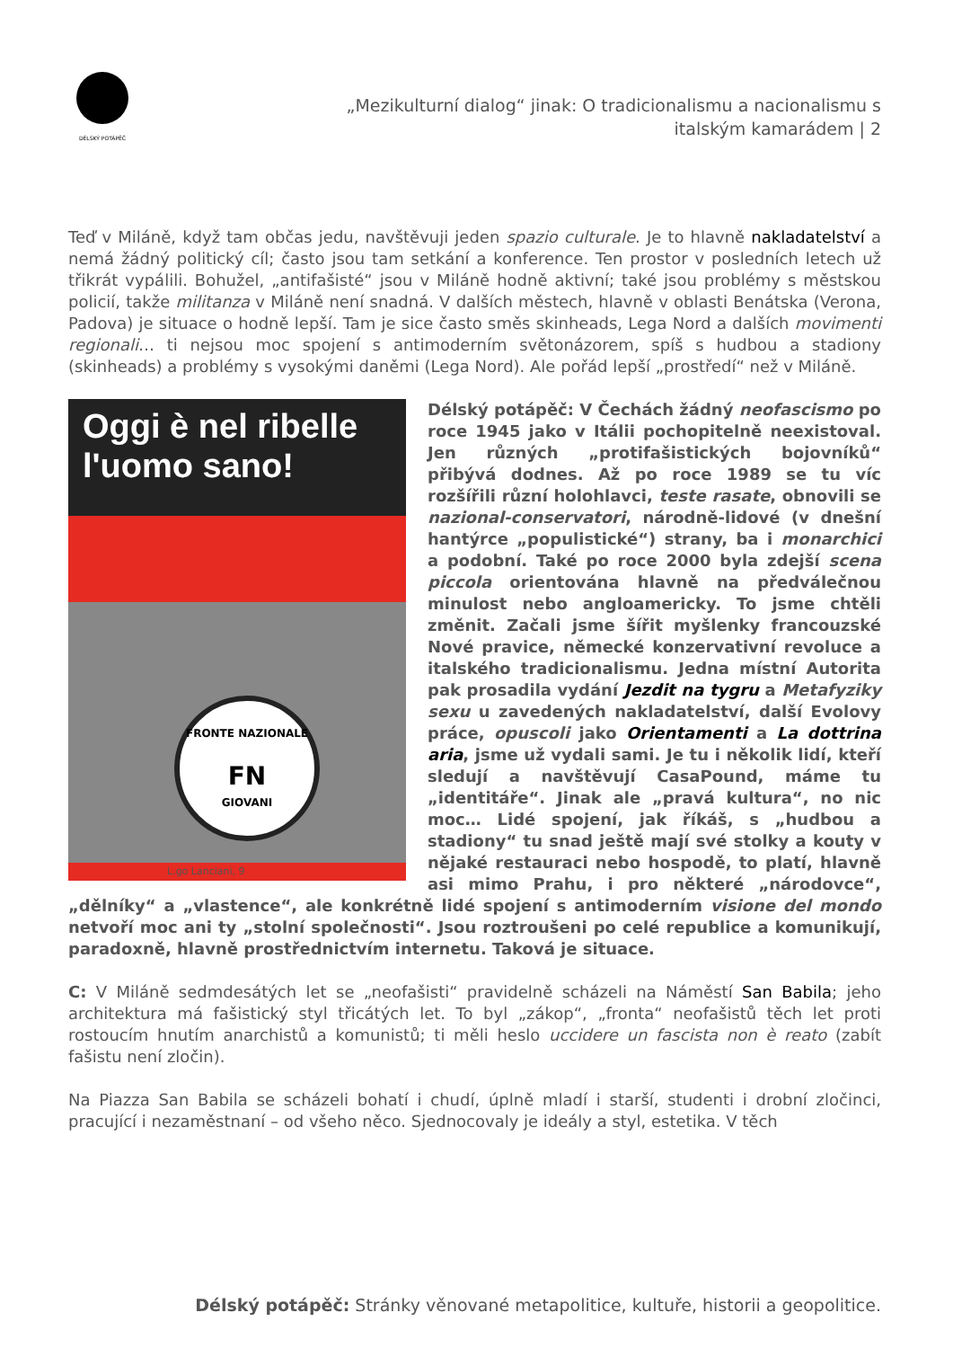DÉLSKÝ POTÁPĚČ
„Mezikulturní dialog“ jinak: O tradicionalismu a nacionalismu s italským kamarádem | 2
Teď v Miláně, když tam občas jedu, navštěvuji jeden spazio culturale. Je to hlavně nakladatelství a nemá žádný politický cíl; často jsou tam setkání a konference. Ten prostor v posledních letech už třikrát vypálili. Bohužel, „antifašisté“ jsou v Miláně hodně aktivní; také jsou problémy s městskou policií, takže militanza v Miláně není snadná. V dalších městech, hlavně v oblasti Benátska (Verona, Padova) je situace o hodně lepší. Tam je sice často směs skinheads, Lega Nord a dalších movimenti regionali… ti nejsou moc spojení s antimoderním světonázorem, spíš s hudbou a stadiony (skinheads) a problémy s vysokými daněmi (Lega Nord). Ale pořád lepší „prostředí“ než v Miláně.
Oggi è nel ribelle
l'uomo sano!
FRONTE NAZIONALE
FN
GIOVANI
L.go Lanciani, 9
Délský potápěč: V Čechách žádný neofascismo po roce 1945 jako v Itálii pochopitelně neexistoval. Jen různých „protifašistických bojovníků“ přibývá dodnes. Až po roce 1989 se tu víc rozšířili různí holohlavci, teste rasate, obnovili se nazional-conservatori, národně-lidové (v dnešní hantýrce „populistické“) strany, ba i monarchici a podobní. Také po roce 2000 byla zdejší scena piccola orientována hlavně na předválečnou minulost nebo angloamericky. To jsme chtěli změnit. Začali jsme šířit myšlenky francouzské Nové pravice, německé konzervativní revoluce a italského tradicionalismu. Jedna místní Autorita pak prosadila vydání Jezdit na tygru a Metafyziky sexu u zavedených nakladatelství, další Evolovy práce, opuscoli jako Orientamenti a La dottrina aria, jsme už vydali sami. Je tu i několik lidí, kteří sledují a navštěvují CasaPound, máme tu „identitáře“. Jinak ale „pravá kultura“, no nic moc… Lidé spojení, jak říkáš, s „hudbou a stadiony“ tu snad ještě mají své stolky a kouty v nějaké restauraci nebo hospodě, to platí, hlavně asi mimo Prahu, i pro některé „národovce“, „dělníky“ a „vlastence“, ale konkrétně lidé spojení s antimoderním visione del mondo netvoří moc ani ty „stolní společnosti“. Jsou roztroušeni po celé republice a komunikují, paradoxně, hlavně prostřednictvím internetu. Taková je situace.
C: V Miláně sedmdesátých let se „neofašisti“ pravidelně scházeli na Náměstí San Babila; jeho architektura má fašistický styl třicátých let. To byl „zákop“, „fronta“ neofašistů těch let proti rostoucím hnutím anarchistů a komunistů; ti měli heslo uccidere un fascista non è reato (zabít fašistu není zločin).
Na Piazza San Babila se scházeli bohatí i chudí, úplně mladí i starší, studenti i drobní zločinci, pracující i nezaměstnaní – od všeho něco. Sjednocovaly je ideály a styl, estetika. V těch
Délský potápěč: Stránky věnované metapolitice, kultuře, historii a geopolitice.